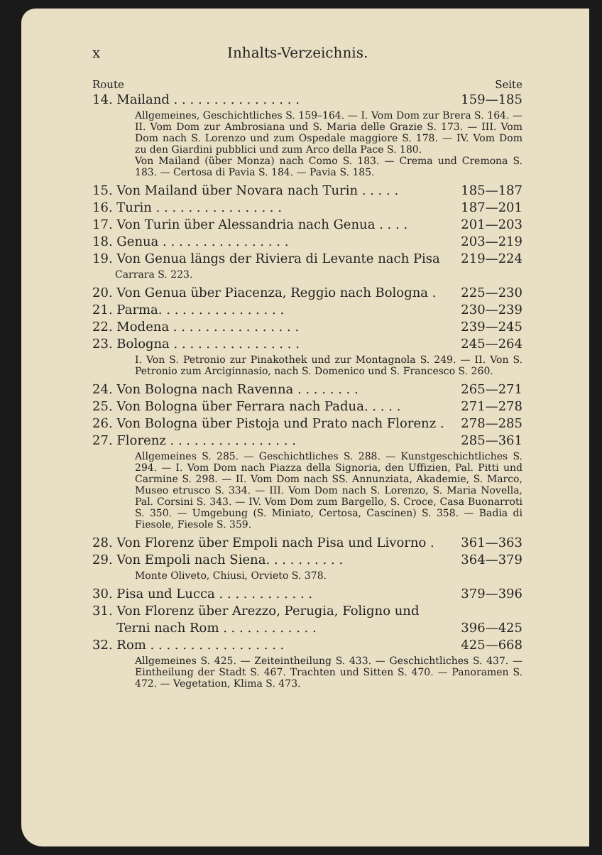x Inhalts-Verzeichnis.
Route Seite
14. Mailand . . . . . . . . . . . . . . . . 159—185
Allgemeines, Geschichtliches S. 159–164. — I. Vom Dom zur Brera S. 164. — II. Vom Dom zur Ambrosiana und S. Maria delle Grazie S. 173. — III. Vom Dom nach S. Lorenzo und zum Ospedale maggiore S. 178. — IV. Vom Dom zu den Giardini pubblici und zum Arco della Pace S. 180.
Von Mailand (über Monza) nach Como S. 183. — Crema und Cremona S. 183. — Certosa di Pavia S. 184. — Pavia S. 185.
15. Von Mailand über Novara nach Turin . . . . . 185—187
16. Turin . . . . . . . . . . . . . . . . 187—201
17. Von Turin über Alessandria nach Genua . . . . 201—203
18. Genua . . . . . . . . . . . . . . . . 203—219
19. Von Genua längs der Riviera di Levante nach Pisa 219—224
Carrara S. 223.
20. Von Genua über Piacenza, Reggio nach Bologna . 225—230
21. Parma. . . . . . . . . . . . . . . . 230—239
22. Modena . . . . . . . . . . . . . . . . 239—245
23. Bologna . . . . . . . . . . . . . . . . 245—264
I. Von S. Petronio zur Pinakothek und zur Montagnola S. 249. — II. Von S. Petronio zum Arciginnasio, nach S. Domenico und S. Francesco S. 260.
24. Von Bologna nach Ravenna . . . . . . . . 265—271
25. Von Bologna über Ferrara nach Padua. . . . . 271—278
26. Von Bologna über Pistoja und Prato nach Florenz . 278—285
27. Florenz . . . . . . . . . . . . . . . . 285—361
Allgemeines S. 285. — Geschichtliches S. 288. — Kunstgeschichtliches S. 294. — I. Vom Dom nach Piazza della Signoria, den Uffizien, Pal. Pitti und Carmine S. 298. — II. Vom Dom nach SS. Annunziata, Akademie, S. Marco, Museo etrusco S. 334. — III. Vom Dom nach S. Lorenzo, S. Maria Novella, Pal. Corsini S. 343. — IV. Vom Dom zum Bargello, S. Croce, Casa Buonarroti S. 350. — Umgebung (S. Miniato, Certosa, Cascinen) S. 358. — Badia di Fiesole, Fiesole S. 359.
28. Von Florenz über Empoli nach Pisa und Livorno . 361—363
29. Von Empoli nach Siena. . . . . . . . . . 364—379
Monte Oliveto, Chiusi, Orvieto S. 378.
30. Pisa und Lucca . . . . . . . . . . . . 379—396
31. Von Florenz über Arezzo, Perugia, Foligno und
Terni nach Rom . . . . . . . . . . . . 396—425
32. Rom . . . . . . . . . . . . . . . . . 425—668
Allgemeines S. 425. — Zeiteintheilung S. 433. — Geschichtliches S. 437. — Eintheilung der Stadt S. 467. Trachten und Sitten S. 470. — Panoramen S. 472. — Vegetation, Klima S. 473.